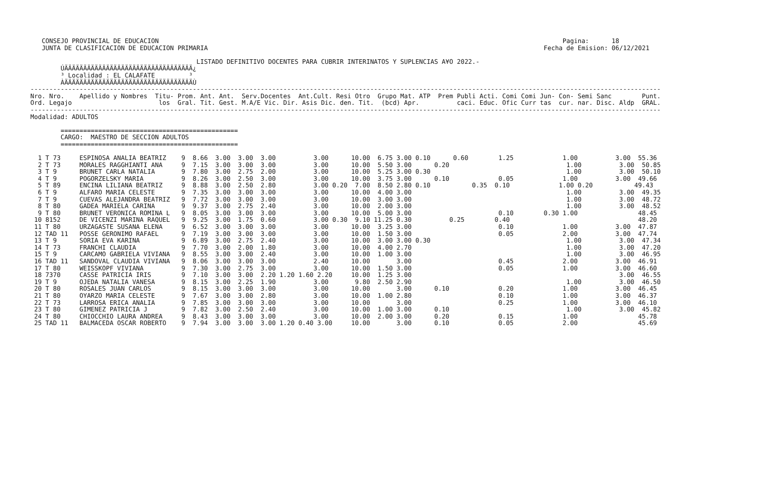CONSEJO PROVINCIAL DE EDUCACION                                                                                                           Pagina:      18
   JUNTA DE CLASIFICACION DE EDUCACION PRIMARIA                                                                                         Fecha de Emision: 06/12/2021

                                            LISTADO DEFINITIVO DOCENTES PARA CUBRIR INTERINATOS Y SUPLENCIAS A¥O 2022.-
        ÚÄÄÄÄÄÄÄÄÄÄÄÄÄÄÄÄÄÄÄÄÄÄÄÄÄÄÄÄÄÄÄÄÄÄ¿
        ³ Localidad : EL CALAFATE         ³
        ÀÄÄÄÄÄÄÄÄÄÄÄÄÄÄÄÄÄÄÄÄÄÄÄÄÄÄÄÄÄÄÄÄÄÄÙ
-----------------------------------------------------------------------------------------------------------------------------------------------------------------------
Nro. Nro.    Apellido y Nombres  Titu- Prom. Ant. Ant.  Serv.Docentes  Ant.Cult. Resi Otro  Grupo Mat. ATP  Prem Publi Acti. Comi Comi Jun- Con- Semi Sanc        Punt.
Ord. Legajo                       los  Gral. Tit. Gest. M.A/E Vic. Dir. Asis Dic. den. Tit.  (bcd) Apr.          caci. Educ. Ofic Curr tas  cur. nar. Disc. Aldp  GRAL.
-----------------------------------------------------------------------------------------------------------------------------------------------------------------------
Modalidad: ADULTOS

        ===============================================
        CARGO:  MAESTRO DE SECCION ADULTOS
        ===============================================

  1 T 73     ESPINOSA ANALIA BEATRIZ    9  8.66  3.00  3.00  3.00          3.00      10.00  6.75 3.00 0.10      0.60        1.25             1.00          3.00  55.36
  2 T 73     MORALES RAGGHIANTI ANA     9  7.15  3.00  3.00  3.00          3.00      10.00  5.50 3.00      0.20                               1.00          3.00  50.85
  3 T 9      BRUNET CARLA NATALIA       9  7.80  3.00  2.75  2.00          3.00      10.00  5.25 3.00 0.30                                    1.00          3.00  50.10
  4 T 9      POGORZELSKY MARIA          9  8.26  3.00  2.50  3.00          3.00      10.00  3.75 3.00      0.10             0.05             1.00          3.00  49.66
  5 T 89     ENCINA LILIANA BEATRIZ     9  8.88  3.00  2.50  2.80          3.00 0.20  7.00  8.50 2.80 0.10           0.35  0.10             1.00 0.20           49.43
  6 T 9      ALFARO MARIA CELESTE       9  7.35  3.00  3.00  3.00          3.00      10.00  4.00 3.00                                         1.00          3.00  49.35
  7 T 9      CUEVAS ALEJANDRA BEATRIZ   9  7.72  3.00  3.00  3.00          3.00      10.00  3.00 3.00                                         1.00          3.00  48.72
  8 T 80     GADEA MARIELA CARINA       9  9.37  3.00  2.75  2.40          3.00      10.00  2.00 3.00                                         1.00          3.00  48.52
  9 T 80     BRUNET VERONICA ROMINA L   9  8.05  3.00  3.00  3.00          3.00      10.00  5.00 3.00                       0.10        0.30 1.00                48.45
 10 8152     DE VICENZI MARINA RAQUEL   9  9.25  3.00  1.75  0.60          3.00 0.30  9.10 11.25 0.30          0.25        0.40                                  48.20
 11 T 80     URZAGASTE SUSANA ELENA     9  6.52  3.00  3.00  3.00          3.00      10.00  3.25 3.00                       0.10             1.00          3.00  47.87
 12 TAD 11   POSSE GERONIMO RAFAEL      9  7.19  3.00  3.00  3.00          3.00      10.00  1.50 3.00                       0.05             2.00          3.00  47.74
 13 T 9      SORIA EVA KARINA           9  6.89  3.00  2.75  2.40          3.00      10.00  3.00 3.00 0.30                                    1.00          3.00  47.34
 14 T 73     FRANCHI CLAUDIA            9  7.70  3.00  2.00  1.80          3.00      10.00  4.00 2.70                                         1.00          3.00  47.20
 15 T 9      CARCAMO GABRIELA VIVIANA   9  8.55  3.00  3.00  2.40          3.00      10.00  1.00 3.00                                         1.00          3.00  46.95
 16 TAD 11   SANDOVAL CLAUDIA VIVIANA   9  8.06  3.00  3.00  3.00          2.40      10.00       3.00                       0.45             2.00          3.00  46.91
 17 T 80     WEISSKOPF VIVIANA          9  7.30  3.00  2.75  3.00          3.00      10.00  1.50 3.00                       0.05             1.00          3.00  46.60
 18 7370     CASSE PATRICIA IRIS        9  7.10  3.00  3.00  2.20 1.20 1.60 2.20     10.00  1.25 3.00                                                       3.00  46.55
 19 T 9      OJEDA NATALIA VANESA       9  8.15  3.00  2.25  1.90          3.00       9.80  2.50 2.90                                         1.00          3.00  46.50
 20 T 80     ROSALES JUAN CARLOS        9  8.15  3.00  3.00  3.00          3.00      10.00       3.00      0.10             0.20             1.00          3.00  46.45
 21 T 80     OYARZO MARIA CELESTE       9  7.67  3.00  3.00  2.80          3.00      10.00  1.00 2.80                       0.10             1.00          3.00  46.37
 22 T 73     LARROSA ERICA ANALIA       9  7.85  3.00  3.00  3.00          3.00      10.00       3.00                       0.25             1.00          3.00  46.10
 23 T 80     GIMENEZ PATRICIA J         9  7.82  3.00  2.50  2.40          3.00      10.00  1.00 3.00      0.10                               1.00          3.00  45.82
 24 T 80     CHIOCCHIO LAURA ANDREA     9  8.43  3.00  3.00  3.00          3.00      10.00  2.00 3.00      0.20             0.15             1.00                45.78
 25 TAD 11   BALMACEDA OSCAR ROBERTO    9  7.94  3.00  3.00  3.00 1.20 0.40 3.00     10.00       3.00      0.10             0.05             2.00                45.69